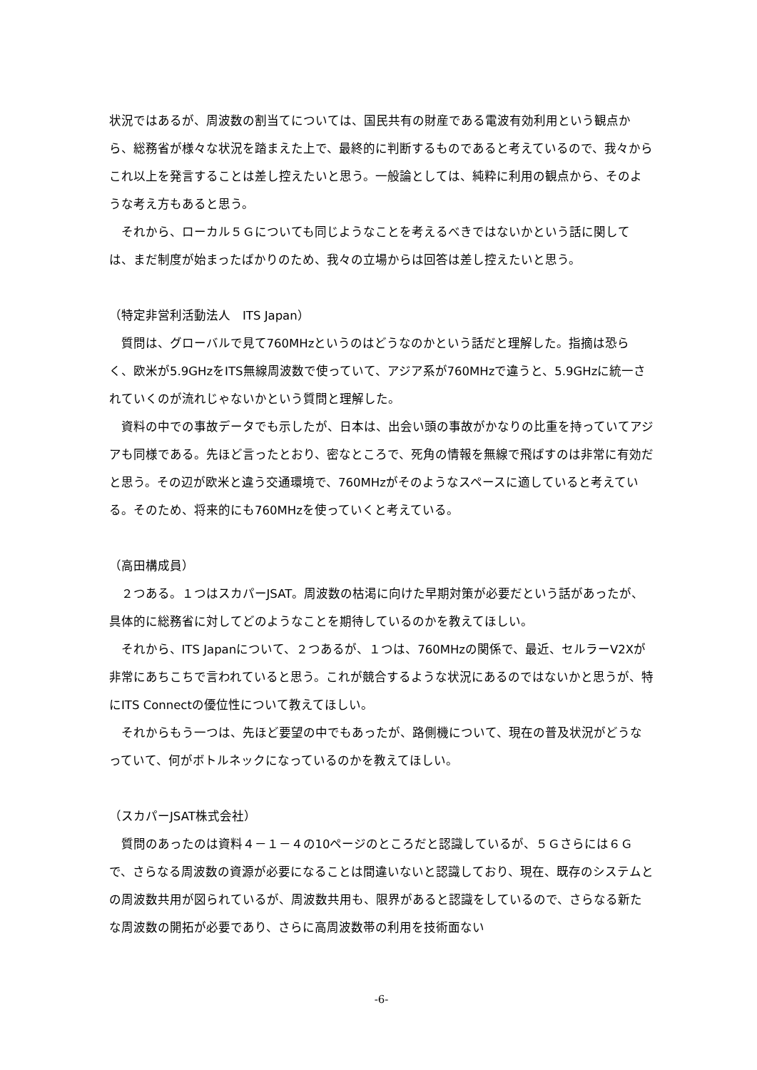状況ではあるが、周波数の割当てについては、国民共有の財産である電波有効利用という観点から、総務省が様々な状況を踏まえた上で、最終的に判断するものであると考えているので、我々からこれ以上を発言することは差し控えたいと思う。一般論としては、純粋に利用の観点から、そのような考え方もあると思う。
それから、ローカル５Ｇについても同じようなことを考えるべきではないかという話に関しては、まだ制度が始まったばかりのため、我々の立場からは回答は差し控えたいと思う。
（特定非営利活動法人　ITS Japan）
質問は、グローバルで見て760MHzというのはどうなのかという話だと理解した。指摘は恐らく、欧米が5.9GHzをITS無線周波数で使っていて、アジア系が760MHzで違うと、5.9GHzに統一されていくのが流れじゃないかという質問と理解した。
資料の中での事故データでも示したが、日本は、出会い頭の事故がかなりの比重を持っていてアジアも同様である。先ほど言ったとおり、密なところで、死角の情報を無線で飛ばすのは非常に有効だと思う。その辺が欧米と違う交通環境で、760MHzがそのようなスペースに適していると考えている。そのため、将来的にも760MHzを使っていくと考えている。
（高田構成員）
２つある。１つはスカパーJSAT。周波数の枯渇に向けた早期対策が必要だという話があったが、具体的に総務省に対してどのようなことを期待しているのかを教えてほしい。
それから、ITS Japanについて、２つあるが、１つは、760MHzの関係で、最近、セルラーV2Xが非常にあちこちで言われていると思う。これが競合するような状況にあるのではないかと思うが、特にITS Connectの優位性について教えてほしい。
それからもう一つは、先ほど要望の中でもあったが、路側機について、現在の普及状況がどうなっていて、何がボトルネックになっているのかを教えてほしい。
（スカパーJSAT株式会社）
質問のあったのは資料４－１－４の10ページのところだと認識しているが、５Ｇさらには６Ｇで、さらなる周波数の資源が必要になることは間違いないと認識しており、現在、既存のシステムとの周波数共用が図られているが、周波数共用も、限界があると認識をしているので、さらなる新たな周波数の開拓が必要であり、さらに高周波数帯の利用を技術面ない
-6-